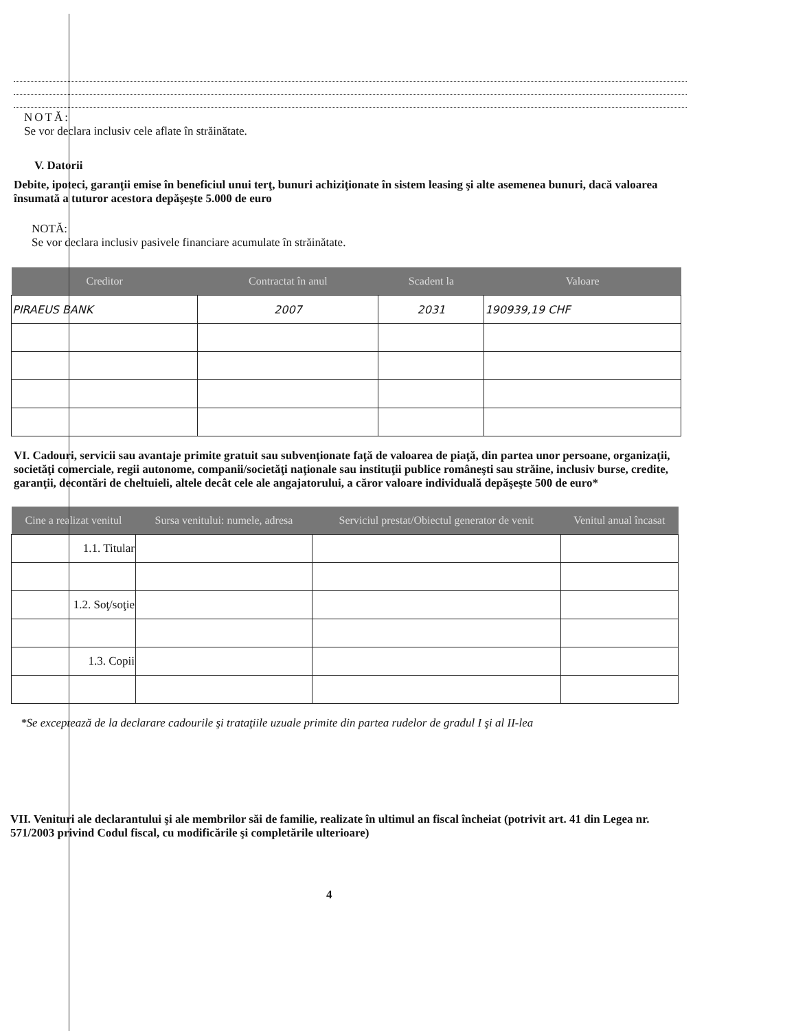NOTĂ:
Se vor declara inclusiv cele aflate în străinătate.
V. Datorii
Debite, ipoteci, garanţii emise în beneficiul unui terţ, bunuri achiziţionate în sistem leasing şi alte asemenea bunuri, dacă valoarea însumată a tuturor acestora depăşeşte 5.000 de euro
NOTĂ:
Se vor declara inclusiv pasivele financiare acumulate în străinătate.
| Creditor | Contractat în anul | Scadent la | Valoare |
| --- | --- | --- | --- |
| PIRAEUS BANK | 2007 | 2031 | 190939,19 CHF |
VI. Cadouri, servicii sau avantaje primite gratuit sau subvenţionate faţă de valoarea de piaţă, din partea unor persoane, organizaţii, societăţi comerciale, regii autonome, companii/societăţi naţionale sau instituţii publice româneşti sau străine, inclusiv burse, credite, garanţii, decontări de cheltuieli, altele decât cele ale angajatorului, a căror valoare individuală depăşeşte 500 de euro*
| Cine a realizat venitul | Sursa venitului: numele, adresa | Serviciul prestat/Obiectul generator de venit | Venitul anual încasat |
| --- | --- | --- | --- |
| 1.1. Titular | | | |
| 1.2. Soţ/soţie | | | |
| 1.3. Copii | | | |
*Se exceptează de la declarare cadourile şi trataţiile uzuale primite din partea rudelor de gradul I şi al II-lea
VII. Venituri ale declarantului şi ale membrilor săi de familie, realizate în ultimul an fiscal încheiat (potrivit art. 41 din Legea nr. 571/2003 privind Codul fiscal, cu modificările şi completările ulterioare)
4